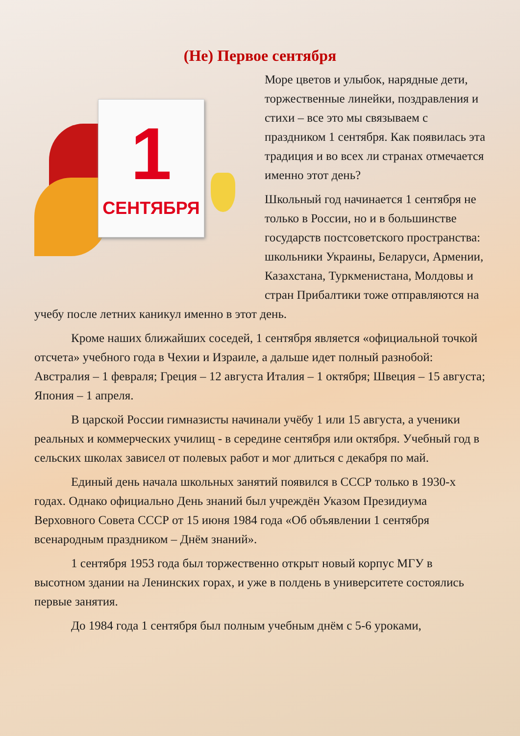(Не) Первое сентября
1
СЕНТЯБРЯ
Море цветов и улыбок, нарядные дети, торжественные линейки, поздравления и стихи – все это мы связываем с праздником 1 сентября. Как появилась эта традиция и во всех ли странах отмечается именно этот день?
Школьный год начинается 1 сентября не только в России, но и в большинстве государств постсоветского пространства: школьники Украины, Беларуси, Армении, Казахстана, Туркменистана, Молдовы и стран Прибалтики тоже отправляются на учебу после летних каникул именно в этот день.
Кроме наших ближайших соседей, 1 сентября является «официальной точкой отсчета» учебного года в Чехии и Израиле, а дальше идет полный разнобой:
Австралия – 1 февраля; Греция – 12 августа Италия – 1 октября; Швеция – 15 августа; Япония – 1 апреля.
В царской России гимназисты начинали учёбу 1 или 15 августа, а ученики реальных и коммерческих училищ - в середине сентября или октября. Учебный год в сельских школах зависел от полевых работ и мог длиться с декабря по май.
Единый день начала школьных занятий появился в СССР только в 1930-х годах. Однако официально День знаний был учреждён Указом Президиума Верховного Совета СССР от 15 июня 1984 года «Об объявлении 1 сентября всенародным праздником – Днём знаний».
1 сентября 1953 года был торжественно открыт новый корпус МГУ в высотном здании на Ленинских горах, и уже в полдень в университете состоялись первые занятия.
До 1984 года 1 сентября был полным учебным днём с 5-6 уроками,